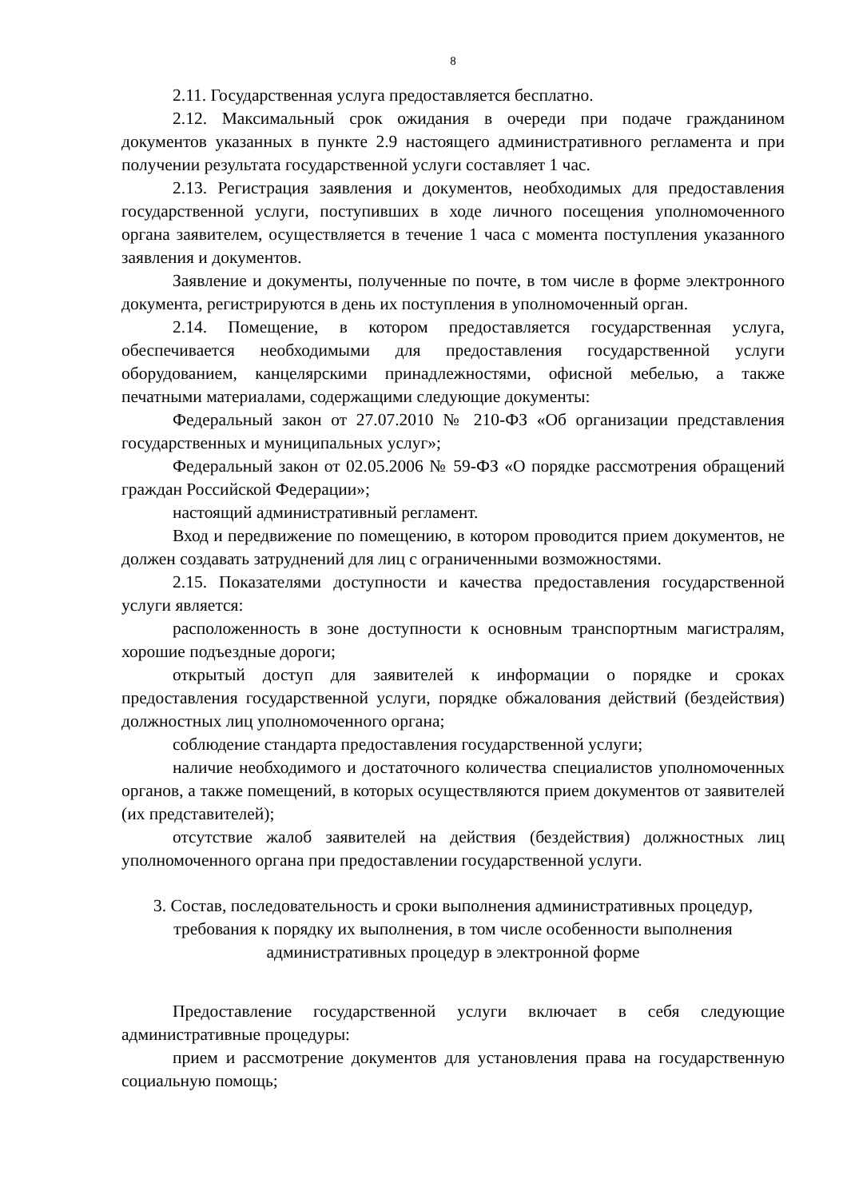8
2.11. Государственная услуга предоставляется бесплатно.
2.12. Максимальный срок ожидания в очереди при подаче гражданином документов указанных в пункте 2.9 настоящего административного регламента и при получении результата государственной услуги составляет 1 час.
2.13. Регистрация заявления и документов, необходимых для предоставления государственной услуги, поступивших в ходе личного посещения уполномоченного органа заявителем, осуществляется в течение 1 часа с момента поступления указанного заявления и документов.
Заявление и документы, полученные по почте, в том числе в форме электронного документа, регистрируются в день их поступления в уполномоченный орган.
2.14. Помещение, в котором предоставляется государственная услуга, обеспечивается необходимыми для предоставления государственной услуги оборудованием, канцелярскими принадлежностями, офисной мебелью, а также печатными материалами, содержащими следующие документы:
Федеральный закон от 27.07.2010 № 210-ФЗ «Об организации представления государственных и муниципальных услуг»;
Федеральный закон от 02.05.2006 № 59-ФЗ «О порядке рассмотрения обращений граждан Российской Федерации»;
настоящий административный регламент.
Вход и передвижение по помещению, в котором проводится прием документов, не должен создавать затруднений для лиц с ограниченными возможностями.
2.15. Показателями доступности и качества предоставления государственной услуги является:
расположенность в зоне доступности к основным транспортным магистралям, хорошие подъездные дороги;
открытый доступ для заявителей к информации о порядке и сроках предоставления государственной услуги, порядке обжалования действий (бездействия) должностных лиц уполномоченного органа;
соблюдение стандарта предоставления государственной услуги;
наличие необходимого и достаточного количества специалистов уполномоченных органов, а также помещений, в которых осуществляются прием документов от заявителей (их представителей);
отсутствие жалоб заявителей на действия (бездействия) должностных лиц уполномоченного органа при предоставлении государственной услуги.
3. Состав, последовательность и сроки выполнения административных процедур, требования к порядку их выполнения, в том числе особенности выполнения административных процедур в электронной форме
Предоставление государственной услуги включает в себя следующие административные процедуры:
прием и рассмотрение документов для установления права на государственную социальную помощь;